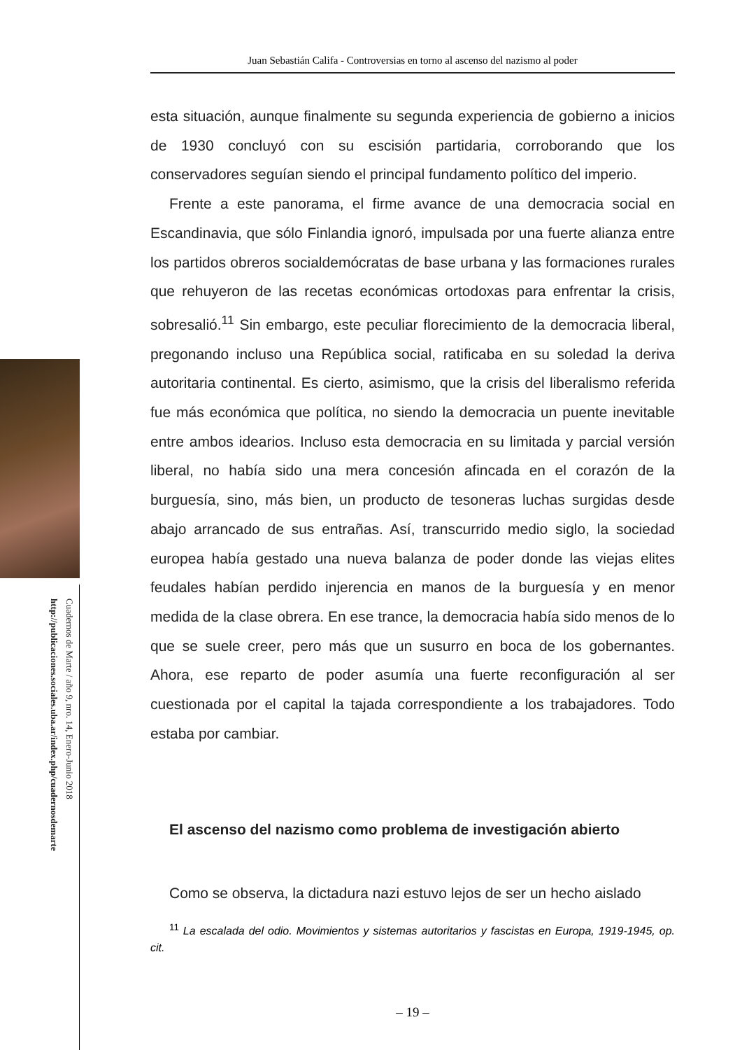Juan Sebastián Califa - Controversias en torno al ascenso del nazismo al poder
esta situación, aunque finalmente su segunda experiencia de gobierno a inicios de 1930 concluyó con su escisión partidaria, corroborando que los conservadores seguían siendo el principal fundamento político del imperio.
Frente a este panorama, el firme avance de una democracia social en Escandinavia, que sólo Finlandia ignoró, impulsada por una fuerte alianza entre los partidos obreros socialdemócratas de base urbana y las formaciones rurales que rehuyeron de las recetas económicas ortodoxas para enfrentar la crisis, sobresalió.<sup>11</sup> Sin embargo, este peculiar florecimiento de la democracia liberal, pregonando incluso una República social, ratificaba en su soledad la deriva autoritaria continental. Es cierto, asimismo, que la crisis del liberalismo referida fue más económica que política, no siendo la democracia un puente inevitable entre ambos idearios. Incluso esta democracia en su limitada y parcial versión liberal, no había sido una mera concesión afincada en el corazón de la burguesía, sino, más bien, un producto de tesoneras luchas surgidas desde abajo arrancado de sus entrañas. Así, transcurrido medio siglo, la sociedad europea había gestado una nueva balanza de poder donde las viejas elites feudales habían perdido injerencia en manos de la burguesía y en menor medida de la clase obrera. En ese trance, la democracia había sido menos de lo que se suele creer, pero más que un susurro en boca de los gobernantes. Ahora, ese reparto de poder asumía una fuerte reconfiguración al ser cuestionada por el capital la tajada correspondiente a los trabajadores. Todo estaba por cambiar.
El ascenso del nazismo como problema de investigación abierto
Como se observa, la dictadura nazi estuvo lejos de ser un hecho aislado
<sup>11</sup> La escalada del odio. Movimientos y sistemas autoritarios y fascistas en Europa, 1919-1945, op. cit.
– 19 –
Cuadernos de Marte / año 9, nro. 14, Enero-Junio 2018
http://publicaciones.sociales.uba.ar/index.php/cuadernosdemarte